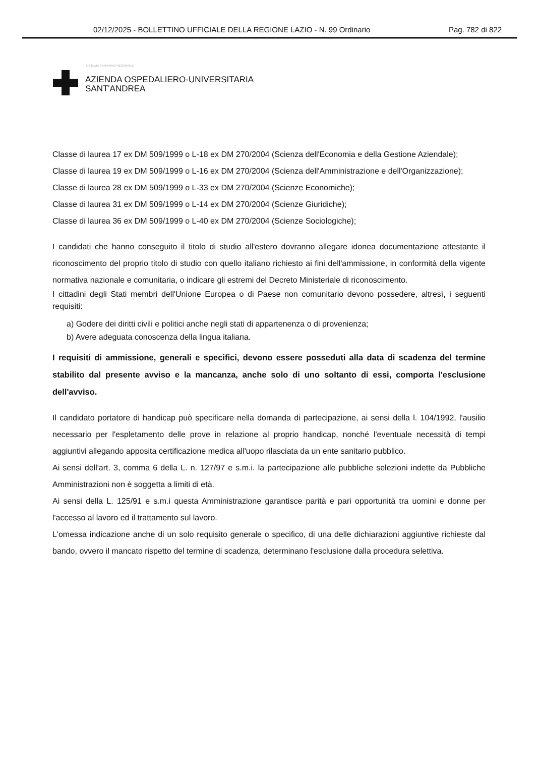02/12/2025 - BOLLETTINO UFFICIALE DELLA REGIONE LAZIO - N. 99 Ordinario Pag. 782 di 822
SISTEMA SANITARIO REGIONALE
AZIENDA OSPEDALIERO-UNIVERSITARIA
SANT'ANDREA
Classe di laurea 17 ex DM 509/1999 o L-18 ex DM 270/2004 (Scienza dell'Economia e della Gestione Aziendale);
Classe di laurea 19 ex DM 509/1999 o L-16 ex DM 270/2004 (Scienza dell'Amministrazione e dell'Organizzazione);
Classe di laurea 28 ex DM 509/1999 o L-33 ex DM 270/2004 (Scienze Economiche);
Classe di laurea 31 ex DM 509/1999 o L-14 ex DM 270/2004 (Scienze Giuridiche);
Classe di laurea 36 ex DM 509/1999 o L-40 ex DM 270/2004 (Scienze Sociologiche);
I candidati che hanno conseguito il titolo di studio all'estero dovranno allegare idonea documentazione attestante il riconoscimento del proprio titolo di studio con quello italiano richiesto ai fini dell'ammissione, in conformità della vigente normativa nazionale e comunitaria, o indicare gli estremi del Decreto Ministeriale di riconoscimento.
I cittadini degli Stati membri dell'Unione Europea o di Paese non comunitario devono possedere, altresì, i seguenti requisiti:
a) Godere dei diritti civili e politici anche negli stati di appartenenza o di provenienza;
b) Avere adeguata conoscenza della lingua italiana.
I requisiti di ammissione, generali e specifici, devono essere posseduti alla data di scadenza del termine stabilito dal presente avviso e la mancanza, anche solo di uno soltanto di essi, comporta l'esclusione dell'avviso.
Il candidato portatore di handicap può specificare nella domanda di partecipazione, ai sensi della l. 104/1992, l'ausilio necessario per l'espletamento delle prove in relazione al proprio handicap, nonché l'eventuale necessità di tempi aggiuntivi allegando apposita certificazione medica all'uopo rilasciata da un ente sanitario pubblico.
Ai sensi dell'art. 3, comma 6 della L. n. 127/97 e s.m.i. la partecipazione alle pubbliche selezioni indette da Pubbliche Amministrazioni non è soggetta a limiti di età.
Ai sensi della L. 125/91 e s.m.i questa Amministrazione garantisce parità e pari opportunità tra uomini e donne per l'accesso al lavoro ed il trattamento sul lavoro.
L'omessa indicazione anche di un solo requisito generale o specifico, di una delle dichiarazioni aggiuntive richieste dal bando, ovvero il mancato rispetto del termine di scadenza, determinano l'esclusione dalla procedura selettiva.